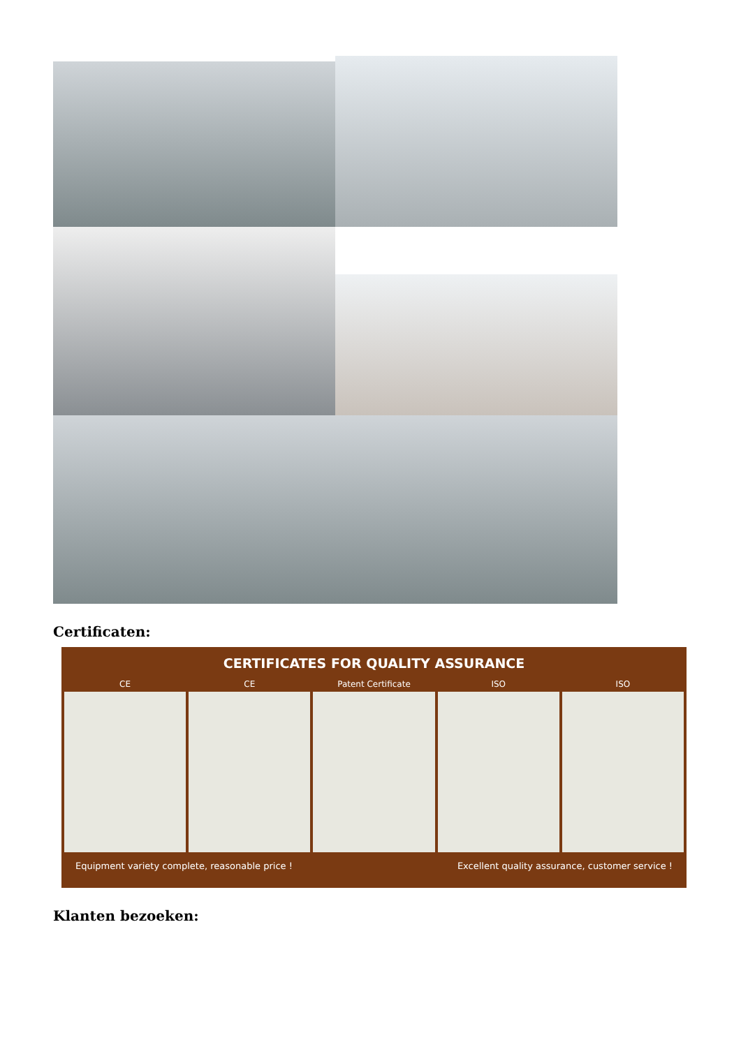Certificaten:
CERTIFICATES FOR QUALITY ASSURANCE
CE CE Patent Certificate ISO ISO
Equipment variety complete, reasonable price ! Excellent quality assurance, customer service !
Klanten bezoeken: